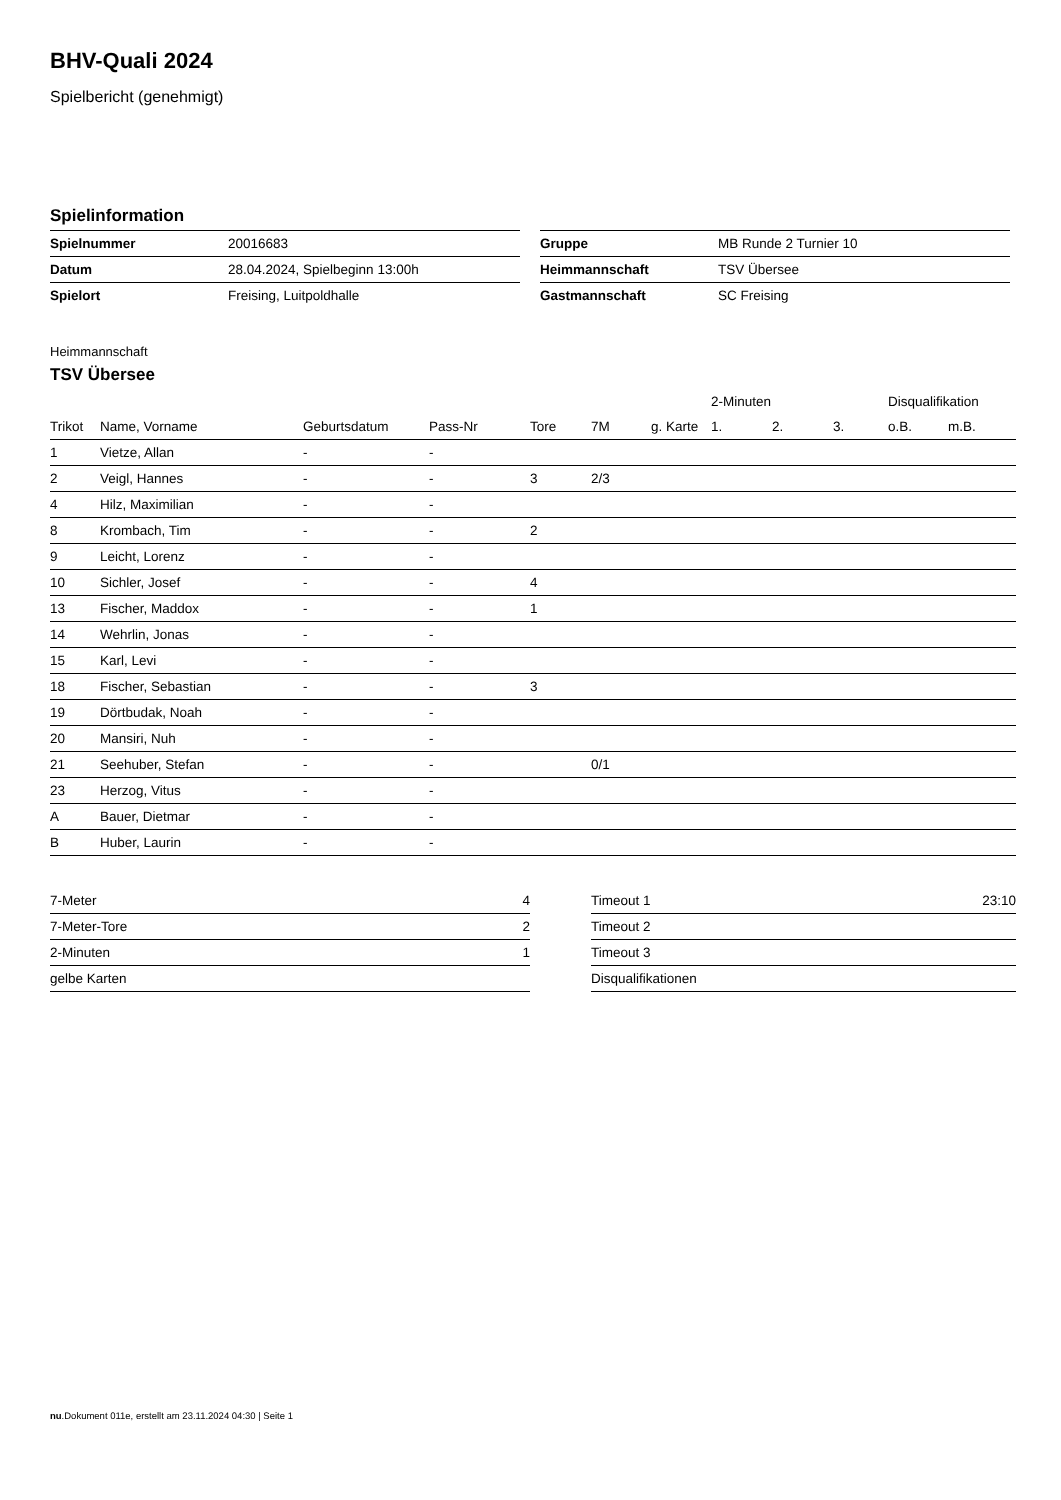BHV-Quali 2024
Spielbericht (genehmigt)
Spielinformation
| Spielnummer | 20016683 |
| Datum | 28.04.2024, Spielbeginn 13:00h |
| Spielort | Freising, Luitpoldhalle |
| Gruppe | MB Runde 2 Turnier 10 |
| Heimmannschaft | TSV Übersee |
| Gastmannschaft | SC Freising |
Heimmannschaft
TSV Übersee
| | | | | | | | 2-Minuten | | | Disqualifikation | |
| --- | --- | --- | --- | --- | --- | --- | --- | --- | --- | --- | --- |
| Trikot | Name, Vorname | Geburtsdatum | Pass-Nr | Tore | 7M | g. Karte | 1. | 2. | 3. | o.B. | m.B. |
| 1 | Vietze, Allan | - | - | | | | | | | | |
| 2 | Veigl, Hannes | - | - | 3 | 2/3 | | | | | | |
| 4 | Hilz, Maximilian | - | - | | | | | | | | |
| 8 | Krombach, Tim | - | - | 2 | | | | | | | |
| 9 | Leicht, Lorenz | - | - | | | | | | | | |
| 10 | Sichler, Josef | - | - | 4 | | | | | | | |
| 13 | Fischer, Maddox | - | - | 1 | | | | | | | |
| 14 | Wehrlin, Jonas | - | - | | | | | | | | |
| 15 | Karl, Levi | - | - | | | | | | | | |
| 18 | Fischer, Sebastian | - | - | 3 | | | | | | | |
| 19 | Dörtbudak, Noah | - | - | | | | | | | | |
| 20 | Mansiri, Nuh | - | - | | | | | | | | |
| 21 | Seehuber, Stefan | - | - | | 0/1 | | | | | | |
| 23 | Herzog, Vitus | - | - | | | | | | | | |
| A | Bauer, Dietmar | - | - | | | | | | | | |
| B | Huber, Laurin | - | - | | | | | | | | |
| 7-Meter | 4 |
| 7-Meter-Tore | 2 |
| 2-Minuten | 1 |
| gelbe Karten | |
| Timeout 1 | 23:10 |
| Timeout 2 | |
| Timeout 3 | |
| Disqualifikationen | |
nu.Dokument 011e, erstellt am 23.11.2024 04:30 | Seite 1